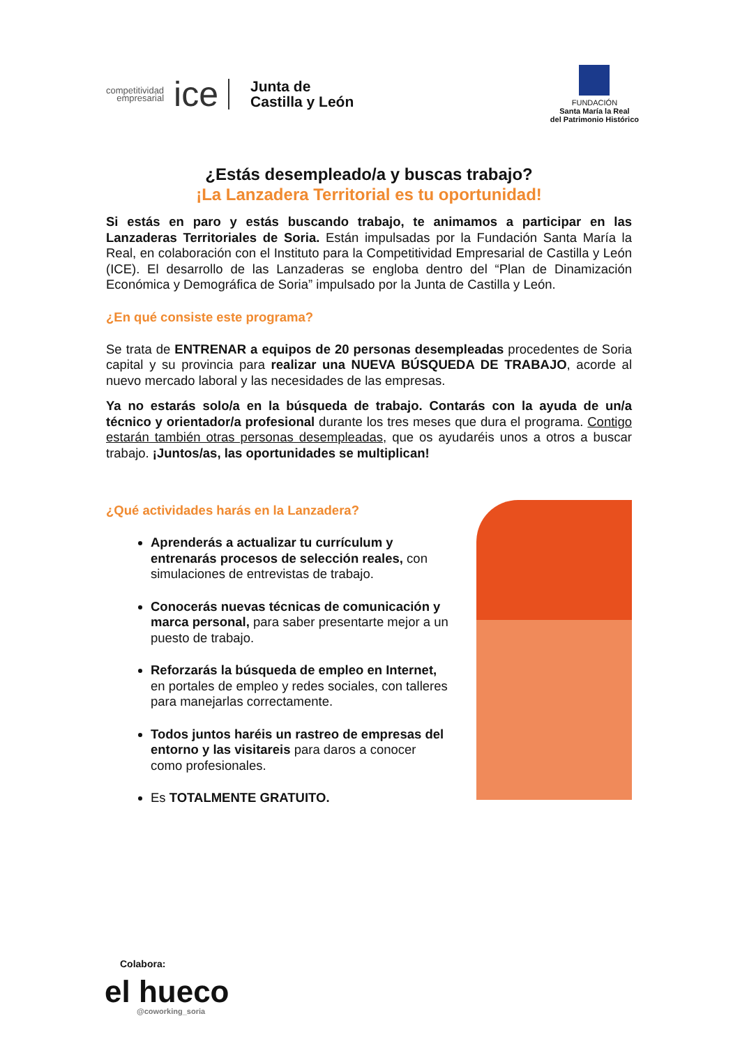competitividad
empresarial
ice
Junta de
Castilla y León
FUNDACIÓN
Santa María la Real
del Patrimonio Histórico
¿Estás desempleado/a y buscas trabajo?
¡La Lanzadera Territorial es tu oportunidad!
Si estás en paro y estás buscando trabajo, te animamos a participar en las Lanzaderas Territoriales de Soria. Están impulsadas por la Fundación Santa María la Real, en colaboración con el Instituto para la Competitividad Empresarial de Castilla y León (ICE). El desarrollo de las Lanzaderas se engloba dentro del “Plan de Dinamización Económica y Demográfica de Soria” impulsado por la Junta de Castilla y León.
¿En qué consiste este programa?
Se trata de ENTRENAR a equipos de 20 personas desempleadas procedentes de Soria capital y su provincia para realizar una NUEVA BÚSQUEDA DE TRABAJO, acorde al nuevo mercado laboral y las necesidades de las empresas.
Ya no estarás solo/a en la búsqueda de trabajo. Contarás con la ayuda de un/a técnico y orientador/a profesional durante los tres meses que dura el programa. Contigo estarán también otras personas desempleadas, que os ayudaréis unos a otros a buscar trabajo. ¡Juntos/as, las oportunidades se multiplican!
¿Qué actividades harás en la Lanzadera?
Aprenderás a actualizar tu currículum y entrenarás procesos de selección reales, con simulaciones de entrevistas de trabajo.
Conocerás nuevas técnicas de comunicación y marca personal, para saber presentarte mejor a un puesto de trabajo.
Reforzarás la búsqueda de empleo en Internet, en portales de empleo y redes sociales, con talleres para manejarlas correctamente.
Todos juntos haréis un rastreo de empresas del entorno y las visitareis para daros a conocer como profesionales.
Es TOTALMENTE GRATUITO.
Colabora:
el hueco
@coworking_soria